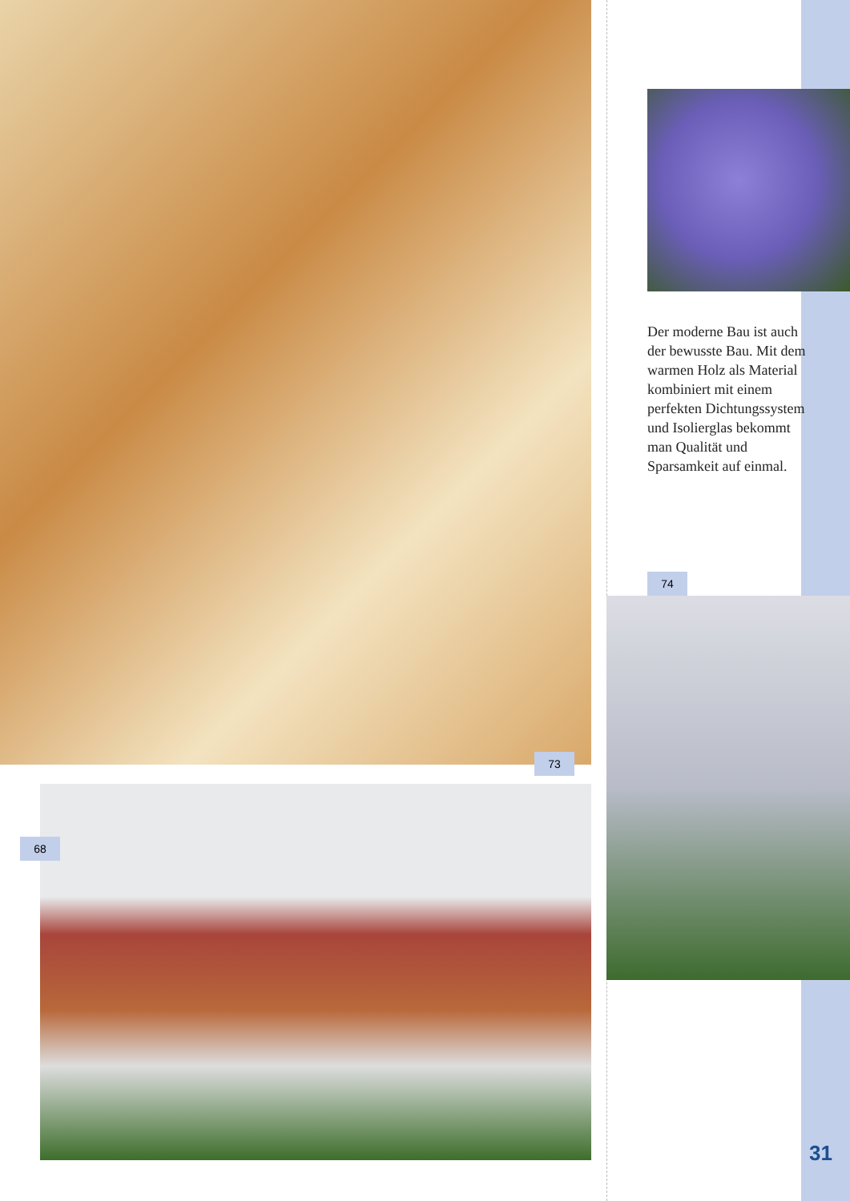73
68
Der moderne Bau ist auch der bewusste Bau. Mit dem warmen Holz als Material kombiniert mit einem perfekten Dichtungssystem und Isolierglas bekommt man Qualität und Sparsamkeit auf einmal.
74
31